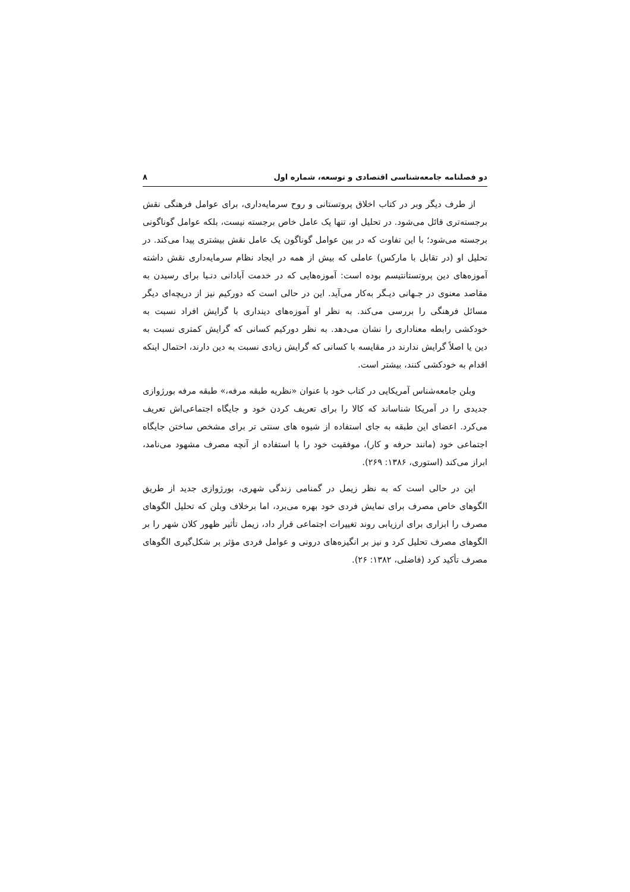دو فصلنامه جامعه‌شناسی اقتصادی و توسعه، شماره اول ۸
از طرف دیگر وبر در کتاب اخلاق پروتستانی و روح سرمایه‌داری، برای عوامل فرهنگی نقش برجسته‌تری قائل می‌شود. در تحلیل او، تنها یک عامل خاص برجسته نیست، بلکه عوامل گوناگونی برجسته می‌شود؛ با این تفاوت که در بین عوامل گوناگون یک عامل نقش بیشتری پیدا می‌کند. در تحلیل او (در تقابل با مارکس) عاملی که بیش از همه در ایجاد نظام سرمایه‌داری نقش داشته آموزه‌های دین پروتستانتیسم بوده است: آموزه‌هایی که در خدمت آبادانی دنـیا برای رسیدن به مقاصد معنوی در جـهانی دیـگر به‌کار می‌آید. این در حالی است که دورکیم نیز از دریچه‌ای دیگر مسائل فرهنگی را بررسی می‌کند. به نظر او آموزه‌های دینداری با گرایش افراد نسبت به خودکشی رابطه معناداری را نشان می‌دهد. به نظر دورکیم کسانی که گرایش کمتری نسبت به دین یا اصلاً گرایش ندارند در مقایسه با کسانی که گرایش زیادی نسبت به دین دارند، احتمال اینکه اقدام به خودکشی کنند، بیشتر است.
وبلن جامعه‌شناس آمریکایی در کتاب خود با عنوان «نظریه طبقه مرفه،» طبقه مرفه بورژوازی جدیدی را در آمریکا شناساند که کالا را برای تعریف کردن خود و جایگاه اجتماعی‌اش تعریف می‌کرد. اعضای این طبقه به جای استفاده از شیوه های سنتی تر برای مشخص ساختن جایگاه اجتماعی خود (مانند حرفه و کار)، موفقیت خود را با استفاده از آنچه مصرف مشهود می‌نامد، ابراز می‌کند (استوری، ۱۳۸۶: ۲۶۹).
این در حالی است که به نظر زیمل در گمنامی زندگی شهری، بورژوازی جدید از طریق الگوهای خاص مصرف برای نمایش فردی خود بهره می‌برد، اما برخلاف وبلن که تحلیل الگوهای مصرف را ابزاری برای ارزیابی روند تغییرات اجتماعی قرار داد، زیمل تأثیر ظهور کلان شهر را بر الگوهای مصرف تحلیل کرد و نیز بر انگیزه‌های درونی و عوامل فردی مؤثر بر شکل‌گیری الگوهای مصرف تأکید کرد (فاضلی، ۱۳۸۲: ۲۶).